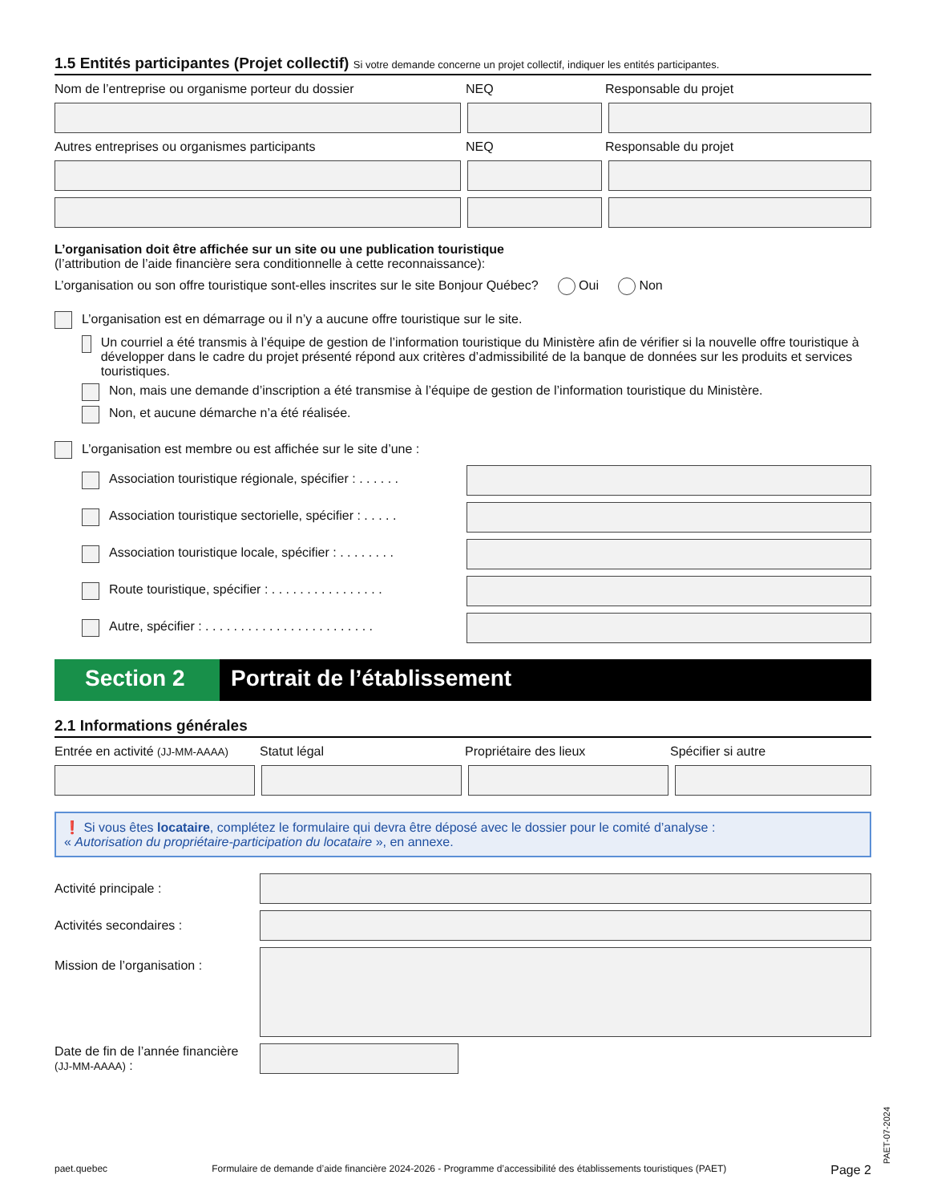1.5 Entités participantes (Projet collectif) Si votre demande concerne un projet collectif, indiquer les entités participantes.
Nom de l’entreprise ou organisme porteur du dossier NEQ Responsable du projet
Autres entreprises ou organismes participants NEQ Responsable du projet
L’organisation doit être affichée sur un site ou une publication touristique
(l’attribution de l’aide financière sera conditionnelle à cette reconnaissance):
L’organisation ou son offre touristique sont-elles inscrites sur le site Bonjour Québec? Oui Non
L’organisation est en démarrage ou il n’y a aucune offre touristique sur le site.
Un courriel a été transmis à l’équipe de gestion de l’information touristique du Ministère afin de vérifier si la nouvelle offre touristique à développer dans le cadre du projet présenté répond aux critères d’admissibilité de la banque de données sur les produits et services touristiques.
Non, mais une demande d’inscription a été transmise à l’équipe de gestion de l’information touristique du Ministère.
Non, et aucune démarche n’a été réalisée.
L’organisation est membre ou est affichée sur le site d’une :
Association touristique régionale, spécifier : . . . . . .
Association touristique sectorielle, spécifier : . . . . .
Association touristique locale, spécifier : . . . . . . . .
Route touristique, spécifier : . . . . . . . . . . . . . . . .
Autre, spécifier : . . . . . . . . . . . . . . . . . . . . . . . .
Section 2 Portrait de l’établissement
2.1 Informations générales
Entrée en activité (JJ-MM-AAAA)
Statut légal Propriétaire des lieux Spécifier si autre
❗ Si vous êtes locataire, complétez le formulaire qui devra être déposé avec le dossier pour le comité d’analyse :
« Autorisation du propriétaire-participation du locataire », en annexe.
Activité principale :
Activités secondaires :
Mission de l’organisation :
Date de fin de l’année financière (JJ-MM-AAAA) :
paet.quebec Formulaire de demande d’aide financière 2024-2026 - Programme d’accessibilité des établissements touristiques (PAET) Page 2
PAET-07-2024